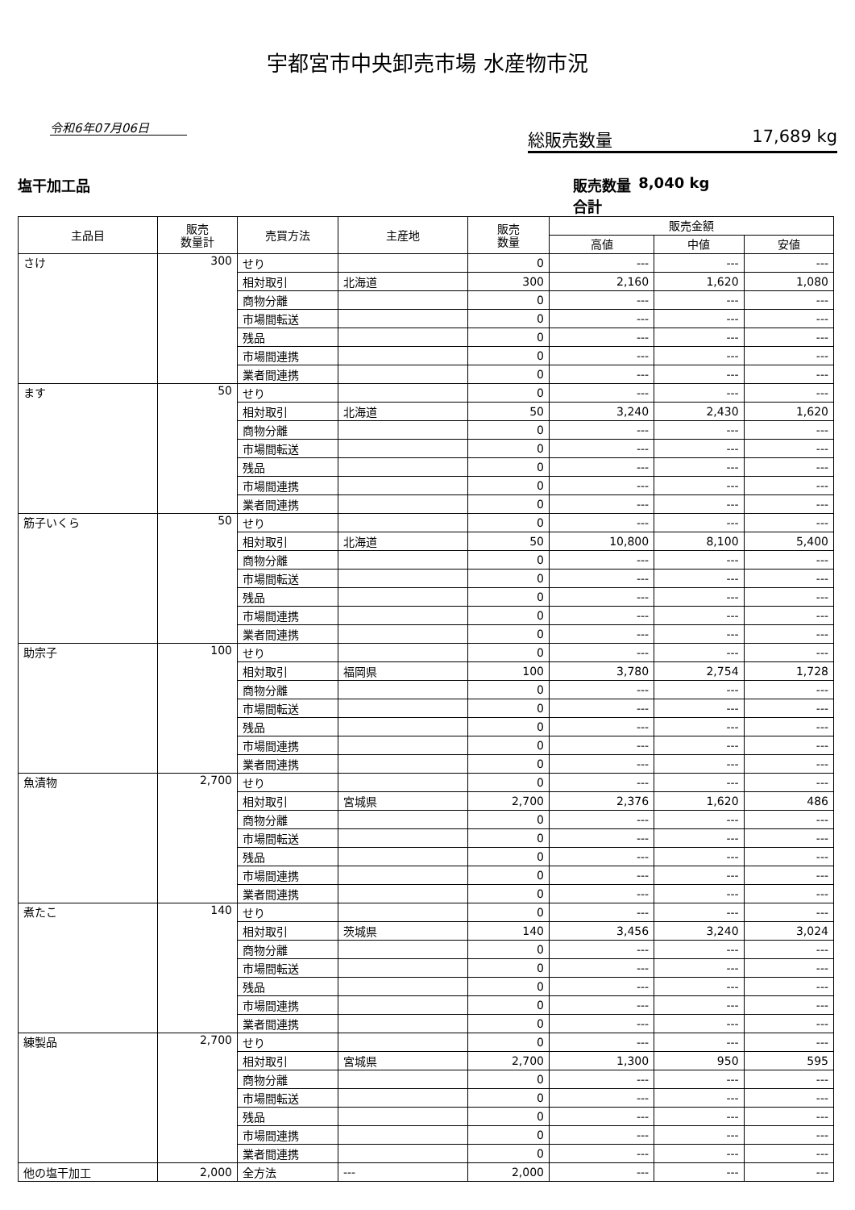宇都宮市中央卸売市場 水産物市況
令和6年07月06日
総販売数量 17,689 kg
塩干加工品 販売数量合計 8,040 kg
| 主品目 | 販売 数量計 | 売買方法 | 主産地 | 販売 数量 | 販売金額 | | |
| --- | --- | --- | --- | --- | --- | --- | --- |
| | | | | | 高値 | 中値 | 安値 |
| さけ | 300 | せり | | 0 | --- | --- | --- |
| | | 相対取引 | 北海道 | 300 | 2,160 | 1,620 | 1,080 |
| | | 商物分離 | | 0 | --- | --- | --- |
| | | 市場間転送 | | 0 | --- | --- | --- |
| | | 残品 | | 0 | --- | --- | --- |
| | | 市場間連携 | | 0 | --- | --- | --- |
| | | 業者間連携 | | 0 | --- | --- | --- |
| ます | 50 | せり | | 0 | --- | --- | --- |
| | | 相対取引 | 北海道 | 50 | 3,240 | 2,430 | 1,620 |
| | | 商物分離 | | 0 | --- | --- | --- |
| | | 市場間転送 | | 0 | --- | --- | --- |
| | | 残品 | | 0 | --- | --- | --- |
| | | 市場間連携 | | 0 | --- | --- | --- |
| | | 業者間連携 | | 0 | --- | --- | --- |
| 筋子いくら | 50 | せり | | 0 | --- | --- | --- |
| | | 相対取引 | 北海道 | 50 | 10,800 | 8,100 | 5,400 |
| | | 商物分離 | | 0 | --- | --- | --- |
| | | 市場間転送 | | 0 | --- | --- | --- |
| | | 残品 | | 0 | --- | --- | --- |
| | | 市場間連携 | | 0 | --- | --- | --- |
| | | 業者間連携 | | 0 | --- | --- | --- |
| 助宗子 | 100 | せり | | 0 | --- | --- | --- |
| | | 相対取引 | 福岡県 | 100 | 3,780 | 2,754 | 1,728 |
| | | 商物分離 | | 0 | --- | --- | --- |
| | | 市場間転送 | | 0 | --- | --- | --- |
| | | 残品 | | 0 | --- | --- | --- |
| | | 市場間連携 | | 0 | --- | --- | --- |
| | | 業者間連携 | | 0 | --- | --- | --- |
| 魚漬物 | 2,700 | せり | | 0 | --- | --- | --- |
| | | 相対取引 | 宮城県 | 2,700 | 2,376 | 1,620 | 486 |
| | | 商物分離 | | 0 | --- | --- | --- |
| | | 市場間転送 | | 0 | --- | --- | --- |
| | | 残品 | | 0 | --- | --- | --- |
| | | 市場間連携 | | 0 | --- | --- | --- |
| | | 業者間連携 | | 0 | --- | --- | --- |
| 煮たこ | 140 | せり | | 0 | --- | --- | --- |
| | | 相対取引 | 茨城県 | 140 | 3,456 | 3,240 | 3,024 |
| | | 商物分離 | | 0 | --- | --- | --- |
| | | 市場間転送 | | 0 | --- | --- | --- |
| | | 残品 | | 0 | --- | --- | --- |
| | | 市場間連携 | | 0 | --- | --- | --- |
| | | 業者間連携 | | 0 | --- | --- | --- |
| 練製品 | 2,700 | せり | | 0 | --- | --- | --- |
| | | 相対取引 | 宮城県 | 2,700 | 1,300 | 950 | 595 |
| | | 商物分離 | | 0 | --- | --- | --- |
| | | 市場間転送 | | 0 | --- | --- | --- |
| | | 残品 | | 0 | --- | --- | --- |
| | | 市場間連携 | | 0 | --- | --- | --- |
| | | 業者間連携 | | 0 | --- | --- | --- |
| 他の塩干加工 | 2,000 | 全方法 | --- | 2,000 | --- | --- | --- |